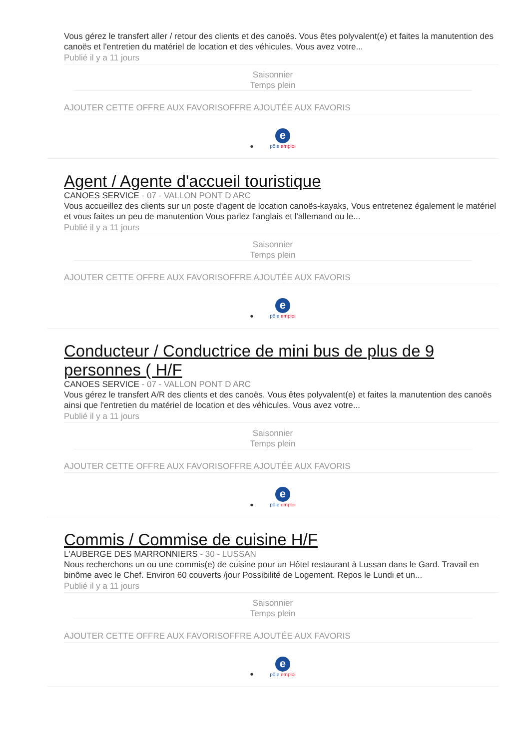Vous gérez le transfert aller / retour des clients et des canoës. Vous êtes polyvalent(e) et faites la manutention des canoës et l'entretien du matériel de location et des véhicules. Vous avez votre...
Publié il y a 11 jours
Saisonnier
Temps plein
AJOUTER CETTE OFFRE AUX FAVORISOFFRE AJOUTÉE AUX FAVORIS
• e
pôle emploi
Agent / Agente d'accueil touristique
CANOES SERVICE - 07 - VALLON PONT D ARC
Vous accueillez des clients sur un poste d'agent de location canoës-kayaks, Vous entretenez également le matériel et vous faites un peu de manutention Vous parlez l'anglais et l'allemand ou le...
Publié il y a 11 jours
Saisonnier
Temps plein
AJOUTER CETTE OFFRE AUX FAVORISOFFRE AJOUTÉE AUX FAVORIS
• e
pôle emploi
Conducteur / Conductrice de mini bus de plus de 9 personnes ( H/F
CANOES SERVICE - 07 - VALLON PONT D ARC
Vous gérez le transfert A/R des clients et des canoës. Vous êtes polyvalent(e) et faites la manutention des canoës ainsi que l'entretien du matériel de location et des véhicules. Vous avez votre...
Publié il y a 11 jours
Saisonnier
Temps plein
AJOUTER CETTE OFFRE AUX FAVORISOFFRE AJOUTÉE AUX FAVORIS
• e
pôle emploi
Commis / Commise de cuisine H/F
L'AUBERGE DES MARRONNIERS - 30 - LUSSAN
Nous recherchons un ou une commis(e) de cuisine pour un Hôtel restaurant à Lussan dans le Gard. Travail en binôme avec le Chef. Environ 60 couverts /jour Possibilité de Logement. Repos le Lundi et un...
Publié il y a 11 jours
Saisonnier
Temps plein
AJOUTER CETTE OFFRE AUX FAVORISOFFRE AJOUTÉE AUX FAVORIS
• e
pôle emploi